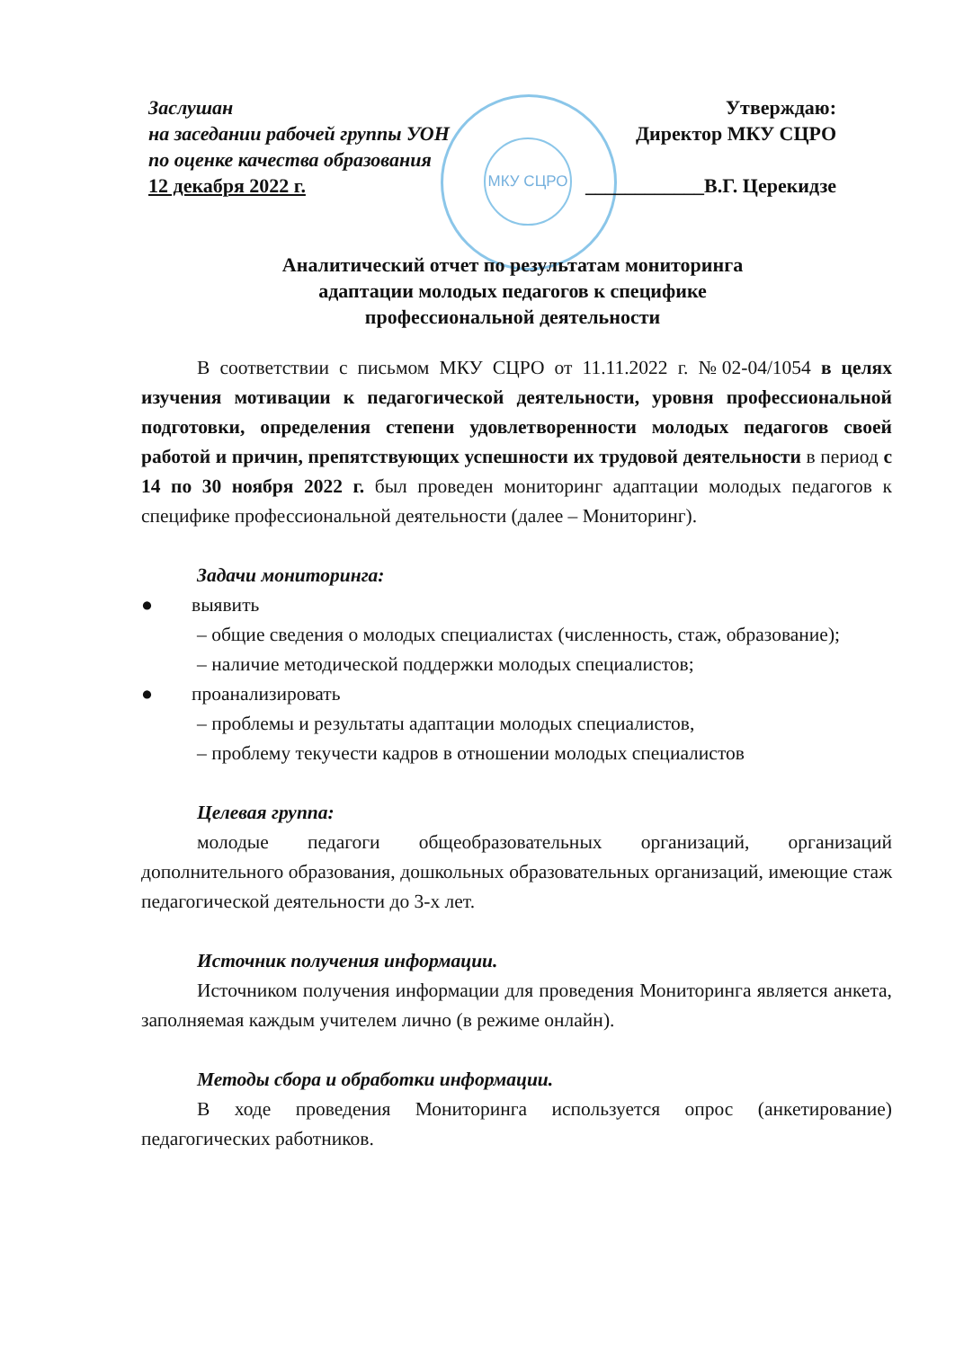МКУ СЦРО
Заслушан
на заседании рабочей группы УОН
по оценке качества образования
12 декабря 2022 г.
Утверждаю:
Директор МКУ СЦРО
____________В.Г. Церекидзе
Аналитический отчет по результатам мониторинга
адаптации молодых педагогов к специфике
профессиональной деятельности
В соответствии с письмом МКУ СЦРО от 11.11.2022 г. №02-04/1054 в целях изучения мотивации к педагогической деятельности, уровня профессиональной подготовки, определения степени удовлетворенности молодых педагогов своей работой и причин, препятствующих успешности их трудовой деятельности в период с 14 по 30 ноября 2022 г. был проведен мониторинг адаптации молодых педагогов к специфике профессиональной деятельности (далее – Мониторинг).
Задачи мониторинга:
● выявить
– общие сведения о молодых специалистах (численность, стаж, образование);
– наличие методической поддержки молодых специалистов;
● проанализировать
– проблемы и результаты адаптации молодых специалистов,
– проблему текучести кадров в отношении молодых специалистов
Целевая группа:
молодые педагоги общеобразовательных организаций, организаций дополнительного образования, дошкольных образовательных организаций, имеющие стаж педагогической деятельности до 3-х лет.
Источник получения информации.
Источником получения информации для проведения Мониторинга является анкета, заполняемая каждым учителем лично (в режиме онлайн).
Методы сбора и обработки информации.
В ходе проведения Мониторинга используется опрос (анкетирование) педагогических работников.